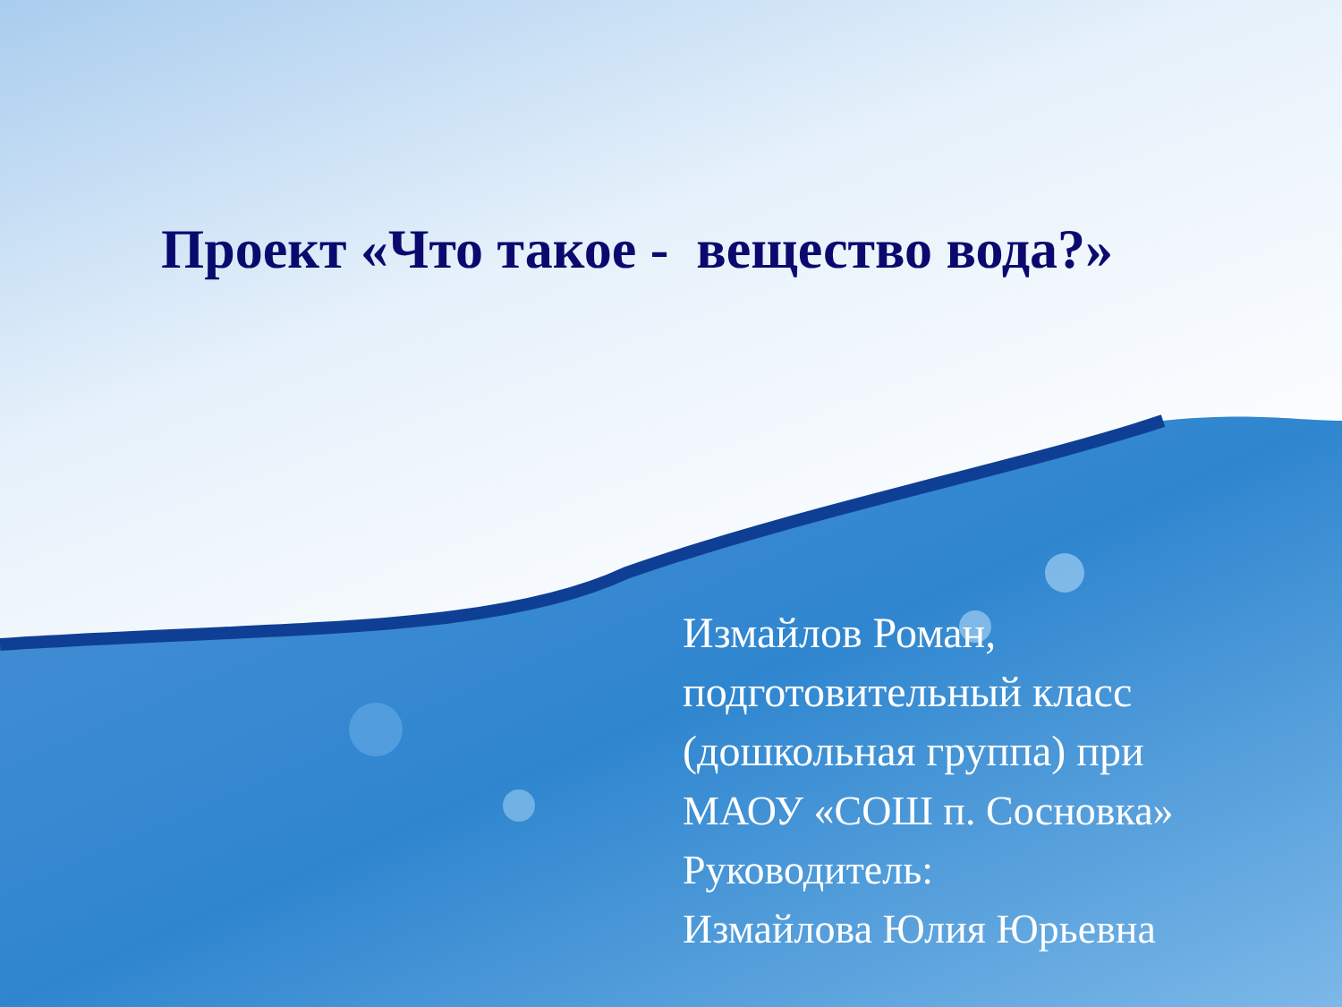Проект «Что такое - вещество вода?»
Измайлов Роман,
подготовительный класс
(дошкольная группа) при
МАОУ «СОШ п. Сосновка»
Руководитель:
Измайлова Юлия Юрьевна